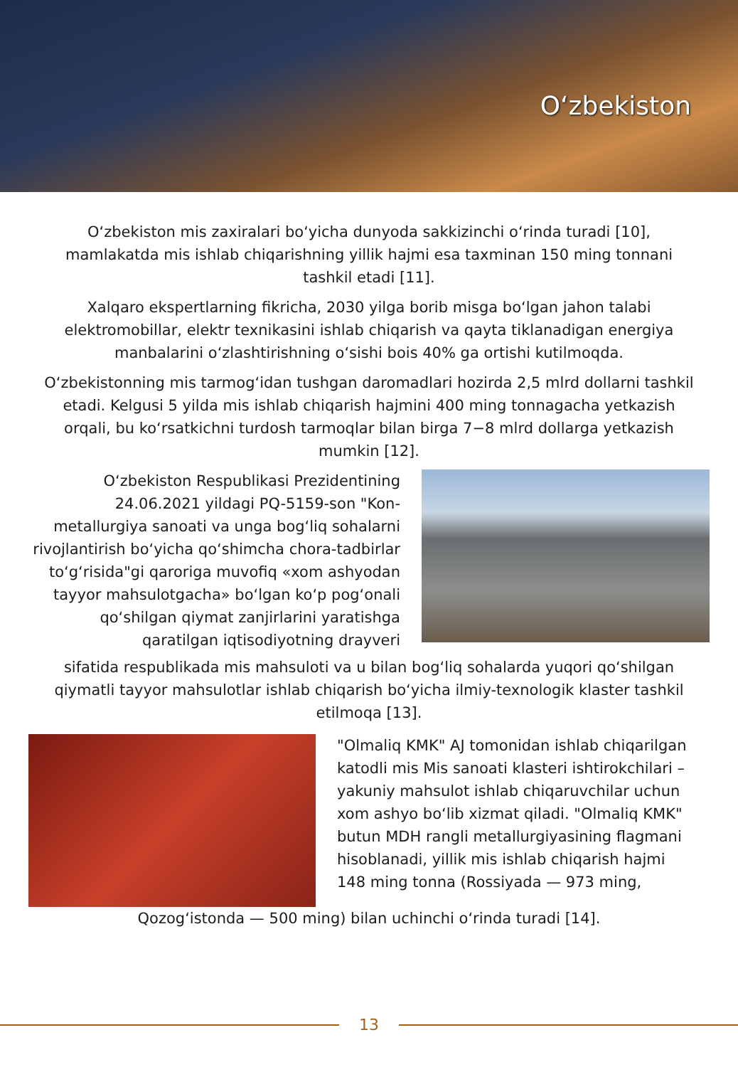O‘zbekiston
O‘zbekiston mis zaxiralari bo‘yicha dunyoda sakkizinchi o‘rinda turadi [10], mamlakatda mis ishlab chiqarishning yillik hajmi esa taxminan 150 ming tonnani tashkil etadi [11].
Xalqaro ekspertlarning fikricha, 2030 yilga borib misga bo‘lgan jahon talabi elektromobillar, elektr texnikasini ishlab chiqarish va qayta tiklanadigan energiya manbalarini o‘zlashtirishning o‘sishi bois 40% ga ortishi kutilmoqda.
O‘zbekistonning mis tarmog‘idan tushgan daromadlari hozirda 2,5 mlrd dollarni tashkil etadi. Kelgusi 5 yilda mis ishlab chiqarish hajmini 400 ming tonnagacha yetkazish orqali, bu ko‘rsatkichni turdosh tarmoqlar bilan birga 7−8 mlrd dollarga yetkazish mumkin [12].
O‘zbekiston Respublikasi Prezidentining 24.06.2021 yildagi PQ-5159-son "Kon-metallurgiya sanoati va unga bog‘liq sohalarni rivojlantirish bo‘yicha qo‘shimcha chora-tadbirlar to‘g‘risida"gi qaroriga muvofiq «xom ashyodan tayyor mahsulotgacha» bo‘lgan ko‘p pog‘onali qo‘shilgan qiymat zanjirlarini yaratishga qaratilgan iqtisodiyotning drayveri
sifatida respublikada mis mahsuloti va u bilan bog‘liq sohalarda yuqori qo‘shilgan qiymatli tayyor mahsulotlar ishlab chiqarish bo‘yicha ilmiy-texnologik klaster tashkil etilmoqa [13].
"Olmaliq KMK" AJ tomonidan ishlab chiqarilgan katodli mis Mis sanoati klasteri ishtirokchilari – yakuniy mahsulot ishlab chiqaruvchilar uchun xom ashyo bo‘lib xizmat qiladi. "Olmaliq KMK" butun MDH rangli metallurgiyasining flagmani hisoblanadi, yillik mis ishlab chiqarish hajmi 148 ming tonna (Rossiyada — 973 ming,
Qozog‘istonda — 500 ming) bilan uchinchi o‘rinda turadi [14].
13